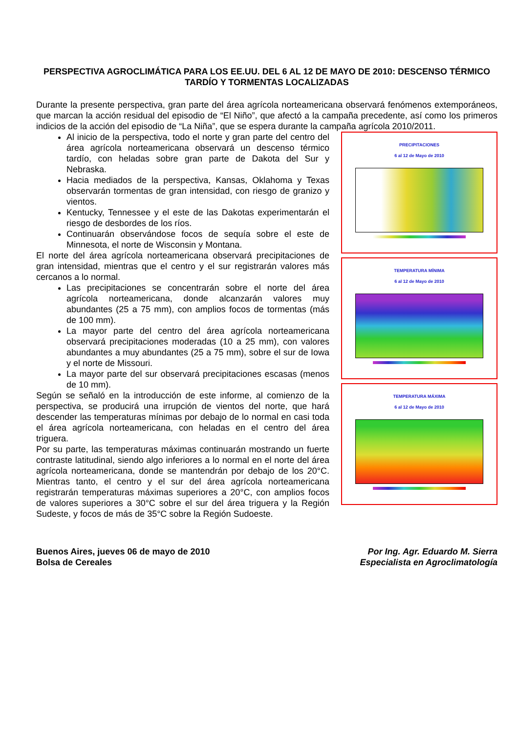PERSPECTIVA AGROCLIMÁTICA PARA LOS EE.UU. DEL 6 AL 12 DE MAYO DE 2010: DESCENSO TÉRMICO TARDÍO Y TORMENTAS LOCALIZADAS
Durante la presente perspectiva, gran parte del área agrícola norteamericana observará fenómenos extemporáneos, que marcan la acción residual del episodio de “El Niño”, que afectó a la campaña precedente, así como los primeros indicios de la acción del episodio de “La Niña”, que se espera durante la campaña agrícola 2010/2011.
PRECIPITACIONES
6 al 12 de Mayo de 2010
TEMPERATURA MÍNIMA
6 al 12 de Mayo de 2010
TEMPERATURA MÁXIMA
6 al 12 de Mayo de 2010
Al inicio de la perspectiva, todo el norte y gran parte del centro del área agrícola norteamericana observará un descenso térmico tardío, con heladas sobre gran parte de Dakota del Sur y Nebraska.
Hacia mediados de la perspectiva, Kansas, Oklahoma y Texas observarán tormentas de gran intensidad, con riesgo de granizo y vientos.
Kentucky, Tennessee y el este de las Dakotas experimentarán el riesgo de desbordes de los ríos.
Continuarán observándose focos de sequía sobre el este de Minnesota, el norte de Wisconsin y Montana.
El norte del área agrícola norteamericana observará precipitaciones de gran intensidad, mientras que el centro y el sur registrarán valores más cercanos a lo normal.
Las precipitaciones se concentrarán sobre el norte del área agrícola norteamericana, donde alcanzarán valores muy abundantes (25 a 75 mm), con amplios focos de tormentas (más de 100 mm).
La mayor parte del centro del área agrícola norteamericana observará precipitaciones moderadas (10 a 25 mm), con valores abundantes a muy abundantes (25 a 75 mm), sobre el sur de Iowa y el norte de Missouri.
La mayor parte del sur observará precipitaciones escasas (menos de 10 mm).
Según se señaló en la introducción de este informe, al comienzo de la perspectiva, se producirá una irrupción de vientos del norte, que hará descender las temperaturas mínimas por debajo de lo normal en casi toda el área agrícola norteamericana, con heladas en el centro del área triguera.
Por su parte, las temperaturas máximas continuarán mostrando un fuerte contraste latitudinal, siendo algo inferiores a lo normal en el norte del área agrícola norteamericana, donde se mantendrán por debajo de los 20°C. Mientras tanto, el centro y el sur del área agrícola norteamericana registrarán temperaturas máximas superiores a 20°C, con amplios focos de valores superiores a 30°C sobre el sur del área triguera y la Región Sudeste, y focos de más de 35°C sobre la Región Sudoeste.
Buenos Aires, jueves 06 de mayo de 2010
Bolsa de Cereales
Por Ing. Agr. Eduardo M. Sierra
Especialista en Agroclimatología